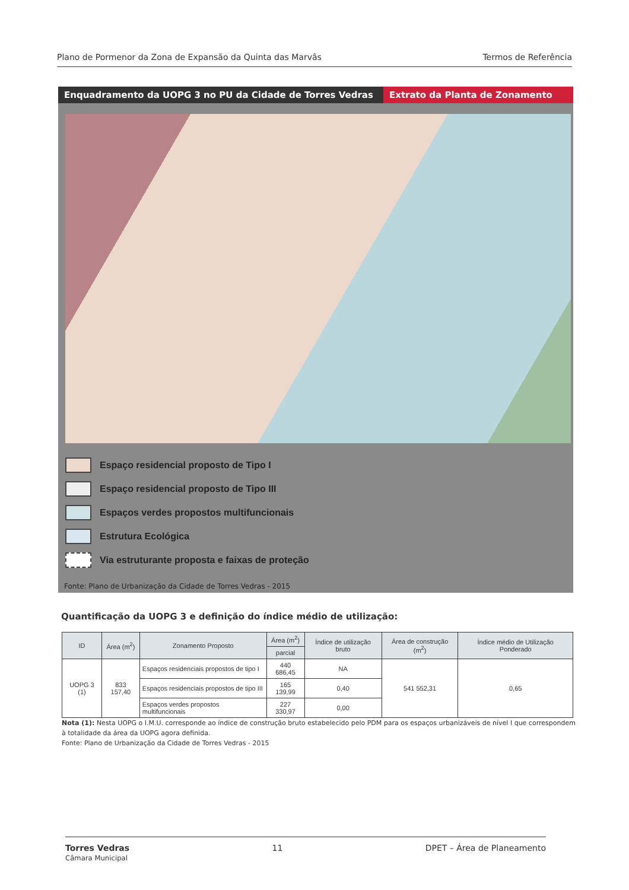Plano de Pormenor da Zona de Expansão da Quinta das Marvâs Termos de Referência
Enquadramento da UOPG 3 no PU da Cidade de Torres Vedras
Extrato da Planta de Zonamento
Espaço residencial proposto de Tipo I
Espaço residencial proposto de Tipo III
Espaços verdes propostos multifuncionais
Estrutura Ecológica
Via estruturante proposta e faixas de proteção
Fonte: Plano de Urbanização da Cidade de Torres Vedras - 2015
Quantificação da UOPG 3 e definição do índice médio de utilização:
| ID | Área (m<sup>2</sup>) | Zonamento Proposto | Área (m<sup>2</sup>) | Índice de utilização bruto | Área de construção (m<sup>2</sup>) | Índice médio de Utilização Ponderado |
| --- | --- | --- | --- | --- | --- | --- |
| | | | parcial | | | |
| UOPG 3 (1) | 833 157,40 | Espaços residenciais propostos de tipo I | 440 686,45 | NA | 541 552,31 | 0,65 |
| | | Espaços residenciais propostos de tipo III | 165 139,99 | 0,40 | | |
| | | Espaços verdes propostos multifuncionais | 227 330,97 | 0,00 | | |
Nota (1): Nesta UOPG o I.M.U. corresponde ao índice de construção bruto estabelecido pelo PDM para os espaços urbanizáveis de nível I que correspondem à totalidade da área da UOPG agora definida.
Fonte: Plano de Urbanização da Cidade de Torres Vedras - 2015
Torres Vedras
Câmara Municipal 11 DPET – Área de Planeamento